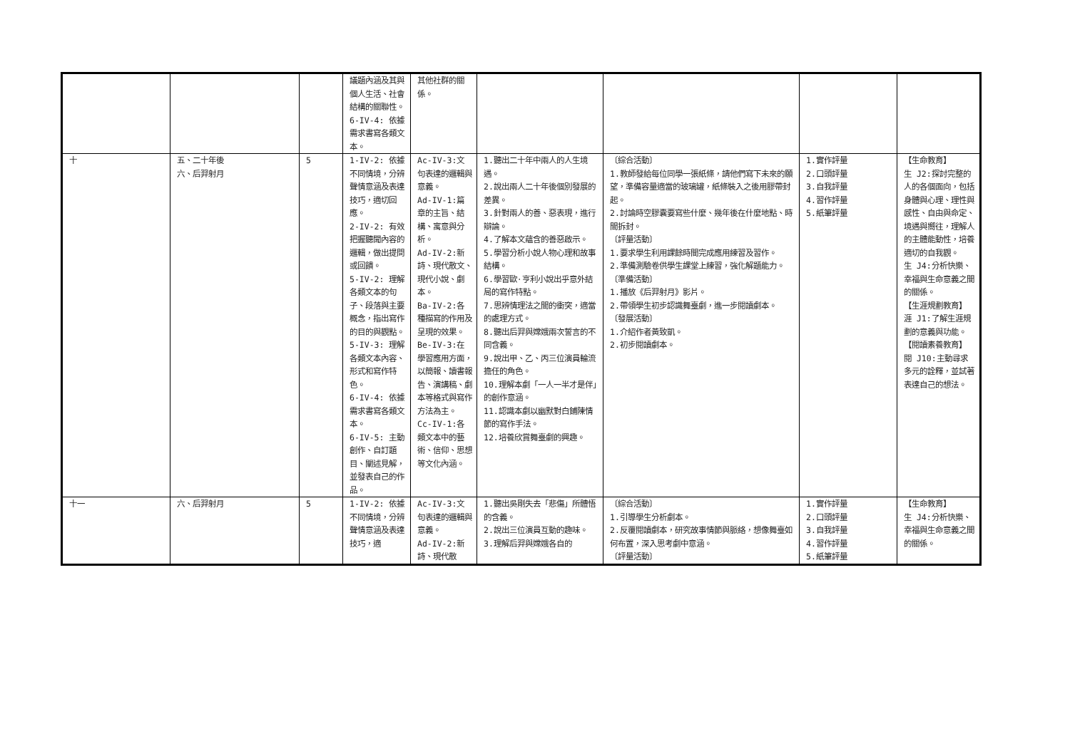| | | | 議題內涵及其與個人生活、社會結構的關聯性。 6-IV-4: 依據需求書寫各類文本。 | 其他社群的關係。 | | | | |
| 十 | 五、二十年後 六、后羿射月 | 5 | 1-IV-2: 依據不同情境，分辨聲情意涵及表達技巧，適切回應。 2-IV-2: 有效把握聽聞內容的邏輯，做出提問或回饋。 5-IV-2: 理解各類文本的句子、段落與主要概念，指出寫作的目的與觀點。 5-IV-3: 理解各類文本內容、形式和寫作特色。 6-IV-4: 依據需求書寫各類文本。 6-IV-5: 主動創作、自訂題目、闡述見解，並發表自己的作品。 | Ac-IV-3:文句表達的邏輯與意義。 Ad-IV-1:篇章的主旨、結構、寓意與分析。 Ad-IV-2:新詩、現代散文、現代小說、劇本。 Ba-IV-2:各種描寫的作用及呈現的效果。 Be-IV-3:在學習應用方面，以簡報、讀書報告、演講稿、劇本等格式與寫作方法為主。 Cc-IV-1:各類文本中的藝術、信仰、思想等文化內涵。 | 1.聽出二十年中兩人的人生境遇。 2.說出兩人二十年後個別發展的差異。 3.針對兩人的善、惡表現，進行辯論。 4.了解本文蘊含的善惡啟示。 5.學習分析小說人物心理和故事結構。 6.學習歐·亨利小說出乎意外結局的寫作特點。 7.思辨情理法之間的衝突，適當的處理方式。 8.聽出后羿與嫦娥兩次誓言的不同含義。 9.說出甲、乙、丙三位演員輪流擔任的角色。 10.理解本劇「一人一半才是伴」的創作意涵。 11.認識本劇以幽默對白鋪陳情節的寫作手法。 12.培養欣賞舞臺劇的興趣。 | 〔綜合活動〕 1.教師發給每位同學一張紙條，請他們寫下未來的願望，準備容量適當的玻璃罐，紙條裝入之後用膠帶封起。 2.討論時空膠囊要寫些什麼、幾年後在什麼地點、時間拆封。 〔評量活動〕 1.要求學生利用課餘時間完成應用練習及習作。 2.準備測驗卷供學生課堂上練習，強化解題能力。 〔準備活動〕 1.播放《后羿射月》影片。 2.帶領學生初步認識舞臺劇，進一步閱讀劇本。 〔發展活動〕 1.介紹作者黃致凱。 2.初步閱讀劇本。 | 1.實作評量 2.口頭評量 3.自我評量 4.習作評量 5.紙筆評量 | 【生命教育】 生 J2:探討完整的人的各個面向，包括身體與心理、理性與感性、自由與命定、境遇與嚮往，理解人的主體能動性，培養適切的自我觀。 生 J4:分析快樂、幸福與生命意義之間的關係。 【生涯規劃教育】 涯 J1:了解生涯規劃的意義與功能。 【閱讀素養教育】 閱 J10:主動尋求多元的詮釋，並試著表達自己的想法。 |
| 十一 | 六、后羿射月 | 5 | 1-IV-2: 依據不同情境，分辨聲情意涵及表達技巧，適 | Ac-IV-3:文句表達的邏輯與意義。 Ad-IV-2:新詩、現代散 | 1.聽出吳剛失去「悲傷」所體悟的含義。 2.說出三位演員互動的趣味。 3.理解后羿與嫦娥各自的 | 〔綜合活動〕 1.引導學生分析劇本。 2.反覆閱讀劇本，研究故事情節與脈絡，想像舞臺如何布置，深入思考劇中意涵。 〔評量活動〕 | 1.實作評量 2.口頭評量 3.自我評量 4.習作評量 5.紙筆評量 | 【生命教育】 生 J4:分析快樂、幸福與生命意義之間的關係。 |